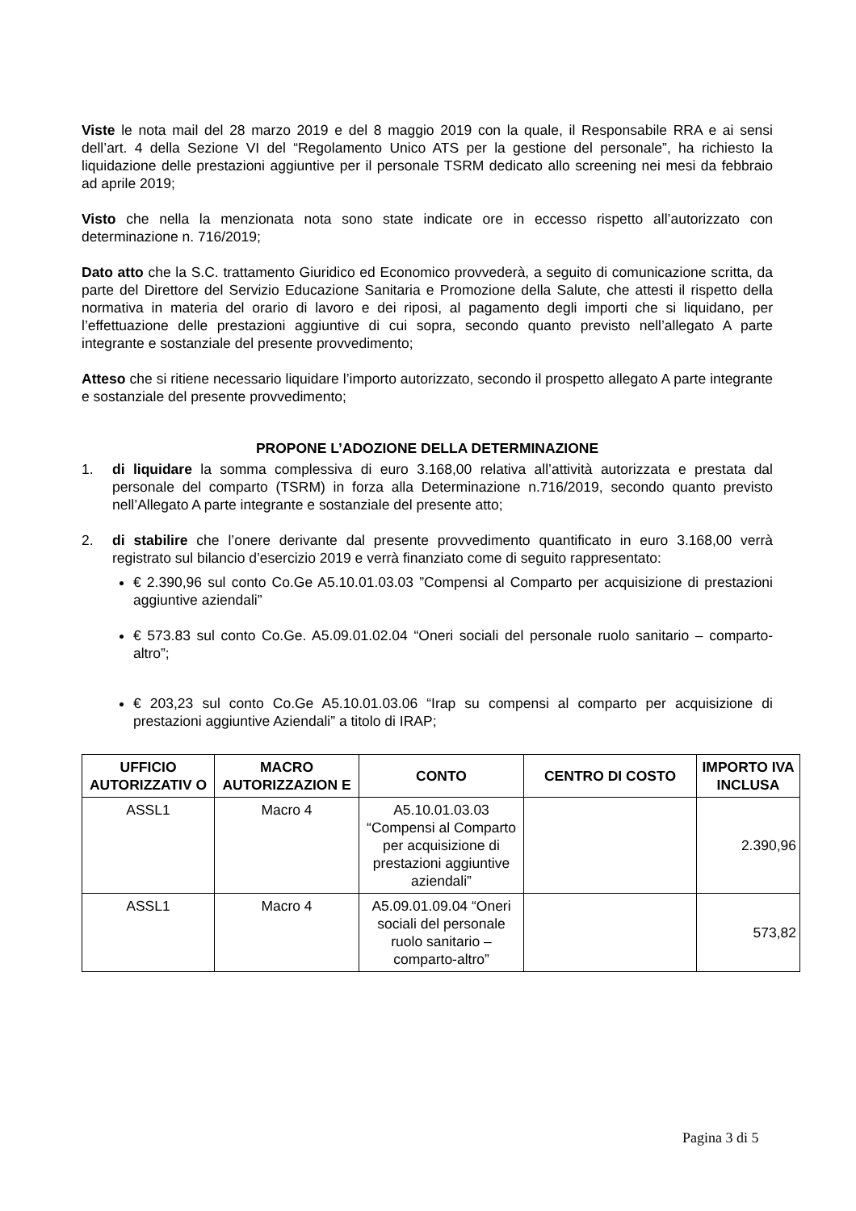Viste le nota mail del 28 marzo 2019 e del 8 maggio 2019 con la quale, il Responsabile RRA e ai sensi dell’art. 4 della Sezione VI del “Regolamento Unico ATS per la gestione del personale”, ha richiesto la liquidazione delle prestazioni aggiuntive per il personale TSRM dedicato allo screening nei mesi da febbraio ad aprile 2019;
Visto che nella la menzionata nota sono state indicate ore in eccesso rispetto all’autorizzato con determinazione n. 716/2019;
Dato atto che la S.C. trattamento Giuridico ed Economico provvederà, a seguito di comunicazione scritta, da parte del Direttore del Servizio Educazione Sanitaria e Promozione della Salute, che attesti il rispetto della normativa in materia del orario di lavoro e dei riposi, al pagamento degli importi che si liquidano, per l’effettuazione delle prestazioni aggiuntive di cui sopra, secondo quanto previsto nell’allegato A parte integrante e sostanziale del presente provvedimento;
Atteso che si ritiene necessario liquidare l’importo autorizzato, secondo il prospetto allegato A parte integrante e sostanziale del presente provvedimento;
PROPONE L’ADOZIONE DELLA DETERMINAZIONE
1. di liquidare la somma complessiva di euro 3.168,00 relativa all’attività autorizzata e prestata dal personale del comparto (TSRM) in forza alla Determinazione n.716/2019, secondo quanto previsto nell’Allegato A parte integrante e sostanziale del presente atto;
2. di stabilire che l’onere derivante dal presente provvedimento quantificato in euro 3.168,00 verrà registrato sul bilancio d’esercizio 2019 e verrà finanziato come di seguito rappresentato:
€ 2.390,96 sul conto Co.Ge A5.10.01.03.03 ”Compensi al Comparto per acquisizione di prestazioni aggiuntive aziendali”
€ 573.83 sul conto Co.Ge. A5.09.01.02.04 “Oneri sociali del personale ruolo sanitario – comparto- altro”;
€ 203,23 sul conto Co.Ge A5.10.01.03.06 “Irap su compensi al comparto per acquisizione di prestazioni aggiuntive Aziendali” a titolo di IRAP;
| UFFICIO AUTORIZZATIV O | MACRO AUTORIZZAZION E | CONTO | CENTRO DI COSTO | IMPORTO IVA INCLUSA |
| --- | --- | --- | --- | --- |
| ASSL1 | Macro 4 | A5.10.01.03.03 “Compensi al Comparto per acquisizione di prestazioni aggiuntive aziendali” | | 2.390,96 |
| ASSL1 | Macro 4 | A5.09.01.09.04 “Oneri sociali del personale ruolo sanitario – comparto-altro” | | 573,82 |
Pagina 3 di 5